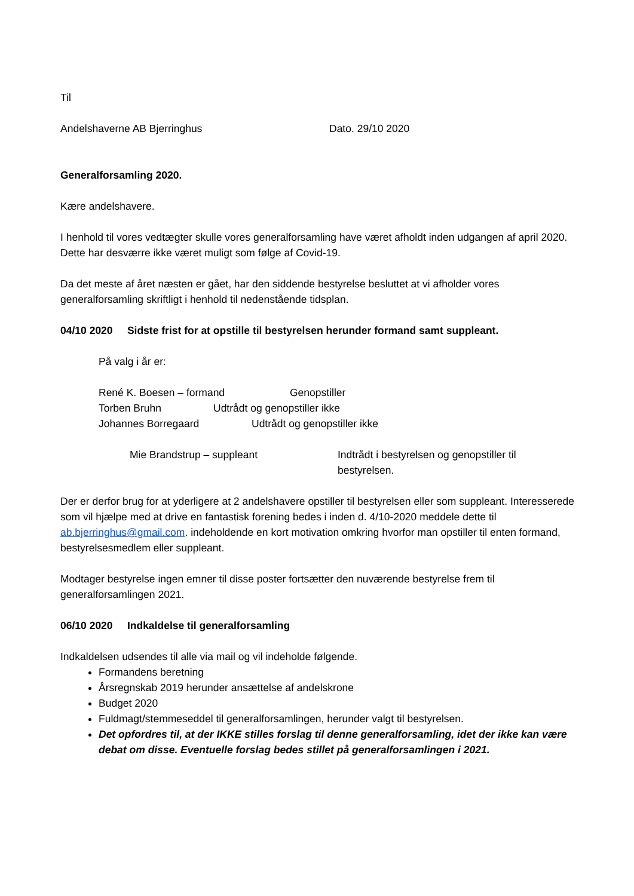Til
Andelshaverne AB Bjerringhus Dato. 29/10 2020
Generalforsamling 2020.
Kære andelshavere.
I henhold til vores vedtægter skulle vores generalforsamling have været afholdt inden udgangen af april 2020. Dette har desværre ikke været muligt som følge af Covid-19.
Da det meste af året næsten er gået, har den siddende bestyrelse besluttet at vi afholder vores generalforsamling skriftligt i henhold til nedenstående tidsplan.
04/10 2020 Sidste frist for at opstille til bestyrelsen herunder formand samt suppleant.
På valg i år er:
René K. Boesen – formand Genopstiller
Torben Bruhn Udtrådt og genopstiller ikke
Johannes Borregaard Udtrådt og genopstiller ikke
Mie Brandstrup – suppleant Indtrådt i bestyrelsen og genopstiller til bestyrelsen.
Der er derfor brug for at yderligere at 2 andelshavere opstiller til bestyrelsen eller som suppleant. Interesserede som vil hjælpe med at drive en fantastisk forening bedes i inden d. 4/10-2020 meddele dette til ab.bjerringhus@gmail.com. indeholdende en kort motivation omkring hvorfor man opstiller til enten formand, bestyrelsesmedlem eller suppleant.
Modtager bestyrelse ingen emner til disse poster fortsætter den nuværende bestyrelse frem til generalforsamlingen 2021.
06/10 2020 Indkaldelse til generalforsamling
Indkaldelsen udsendes til alle via mail og vil indeholde følgende.
Formandens beretning
Årsregnskab 2019 herunder ansættelse af andelskrone
Budget 2020
Fuldmagt/stemmeseddel til generalforsamlingen, herunder valgt til bestyrelsen.
Det opfordres til, at der IKKE stilles forslag til denne generalforsamling, idet der ikke kan være debat om disse. Eventuelle forslag bedes stillet på generalforsamlingen i 2021.